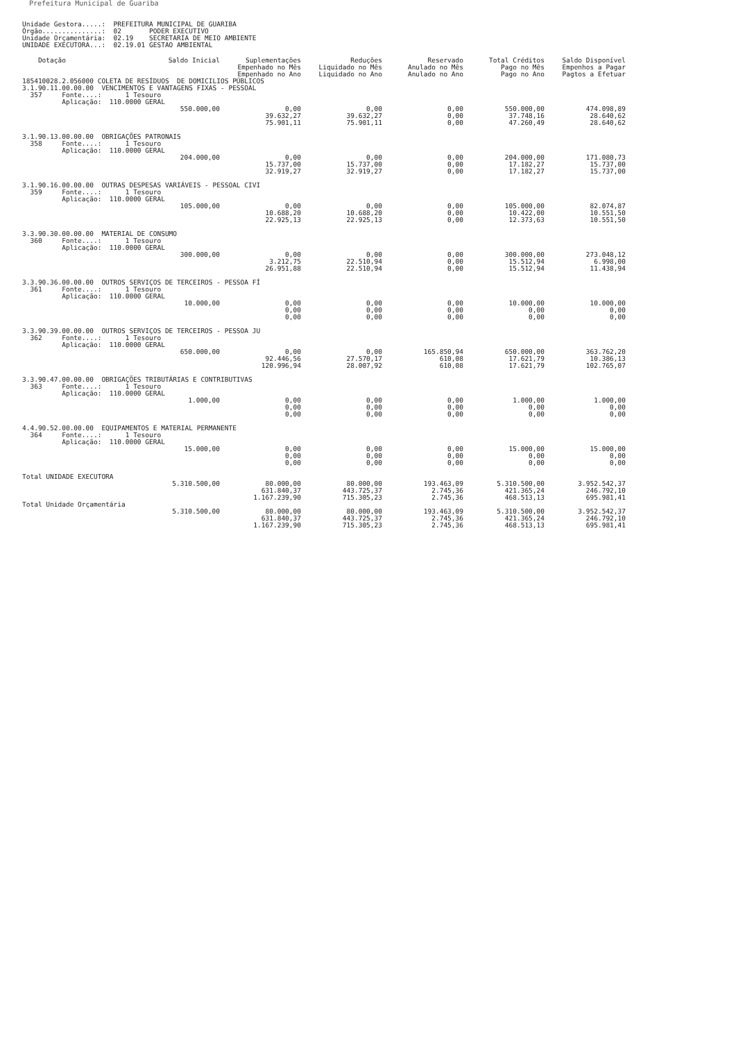Prefeitura Municipal de Guariba
Unidade Gestora.....:  PREFEITURA MUNICIPAL DE GUARIBA
Órgão...............:  02       PODER EXECUTIVO
Unidade Orçamentária:  02.19    SECRETARIA DE MEIO AMBIENTE
UNIDADE EXECUTORA...:  02.19.01 GESTAO AMBIENTAL
| Dotação | Saldo Inicial | Suplementações Empenhado no Mês Empenhado no Ano | Reduções Liquidado no Mês Liquidado no Ano | Reservado Anulado no Mês Anulado no Ano | Total Créditos Pago no Mês Pago no Ano | Saldo Disponível Empenhos a Pagar Pagtos a Efetuar |
| --- | --- | --- | --- | --- | --- | --- |
| 185410028.2.056000 COLETA DE RESÍDUOS DE DOMICILIOS PÚBLICOS | | | | | | |
| 3.1.90.11.00.00.00 VENCIMENTOS E VANTAGENS FIXAS - PESSOAL 357 Fonte....: 1 Tesouro Aplicação: 110.0000 GERAL | | | | | | |
| | 550.000,00 | 0,00 39.632,27 75.901,11 | 0,00 39.632,27 75.901,11 | 0,00 0,00 0,00 | 550.000,00 37.748,16 47.260,49 | 474.098,89 28.640,62 28.640,62 |
| 3.1.90.13.00.00.00 OBRIGAÇÕES PATRONAIS 358 Fonte....: 1 Tesouro Aplicação: 110.0000 GERAL | | | | | | |
| | 204.000,00 | 0,00 15.737,00 32.919,27 | 0,00 15.737,00 32.919,27 | 0,00 0,00 0,00 | 204.000,00 17.182,27 17.182,27 | 171.080,73 15.737,00 15.737,00 |
| 3.1.90.16.00.00.00 OUTRAS DESPESAS VARIÁVEIS - PESSOAL CIVI 359 Fonte....: 1 Tesouro Aplicação: 110.0000 GERAL | | | | | | |
| | 105.000,00 | 0,00 10.688,20 22.925,13 | 0,00 10.688,20 22.925,13 | 0,00 0,00 0,00 | 105.000,00 10.422,00 12.373,63 | 82.074,87 10.551,50 10.551,50 |
| 3.3.90.30.00.00.00 MATERIAL DE CONSUMO 360 Fonte....: 1 Tesouro Aplicação: 110.0000 GERAL | | | | | | |
| | 300.000,00 | 0,00 3.212,75 26.951,88 | 0,00 22.510,94 22.510,94 | 0,00 0,00 0,00 | 300.000,00 15.512,94 15.512,94 | 273.048,12 6.998,00 11.438,94 |
| 3.3.90.36.00.00.00 OUTROS SERVIÇOS DE TERCEIROS - PESSOA FÍ 361 Fonte....: 1 Tesouro Aplicação: 110.0000 GERAL | | | | | | |
| | 10.000,00 | 0,00 0,00 0,00 | 0,00 0,00 0,00 | 0,00 0,00 0,00 | 10.000,00 0,00 0,00 | 10.000,00 0,00 0,00 |
| 3.3.90.39.00.00.00 OUTROS SERVIÇOS DE TERCEIROS - PESSOA JU 362 Fonte....: 1 Tesouro Aplicação: 110.0000 GERAL | | | | | | |
| | 650.000,00 | 0,00 92.446,56 120.996,94 | 0,00 27.570,17 28.007,92 | 165.850,94 610,08 610,08 | 650.000,00 17.621,79 17.621,79 | 363.762,20 10.386,13 102.765,07 |
| 3.3.90.47.00.00.00 OBRIGAÇÕES TRIBUTÁRIAS E CONTRIBUTIVAS 363 Fonte....: 1 Tesouro Aplicação: 110.0000 GERAL | | | | | | |
| | 1.000,00 | 0,00 0,00 0,00 | 0,00 0,00 0,00 | 0,00 0,00 0,00 | 1.000,00 0,00 0,00 | 1.000,00 0,00 0,00 |
| 4.4.90.52.00.00.00 EQUIPAMENTOS E MATERIAL PERMANENTE 364 Fonte....: 1 Tesouro Aplicação: 110.0000 GERAL | | | | | | |
| | 15.000,00 | 0,00 0,00 0,00 | 0,00 0,00 0,00 | 0,00 0,00 0,00 | 15.000,00 0,00 0,00 | 15.000,00 0,00 0,00 |
| Total UNIDADE EXECUTORA | | | | | | |
| | 5.310.500,00 | 80.000,00 631.840,37 1.167.239,90 | 80.000,00 443.725,37 715.305,23 | 193.463,09 2.745,36 2.745,36 | 5.310.500,00 421.365,24 468.513,13 | 3.952.542,37 246.792,10 695.981,41 |
| Total Unidade Orçamentária | | | | | | |
| | 5.310.500,00 | 80.000,00 631.840,37 1.167.239,90 | 80.000,00 443.725,37 715.305,23 | 193.463,09 2.745,36 2.745,36 | 5.310.500,00 421.365,24 468.513,13 | 3.952.542,37 246.792,10 695.981,41 |